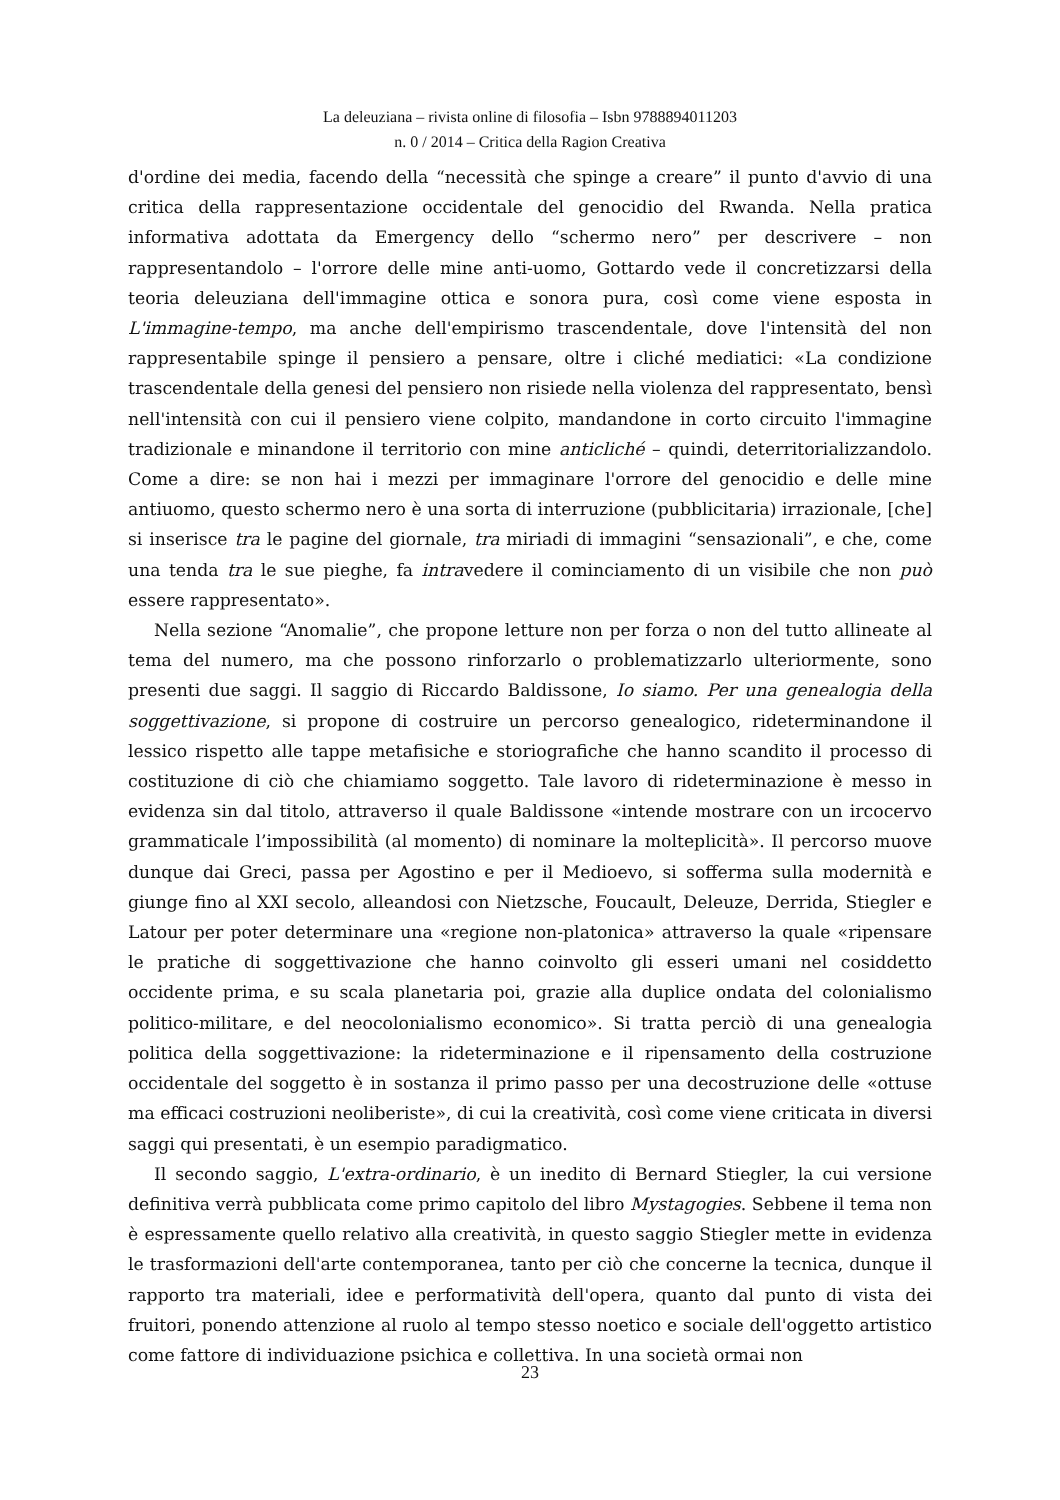La deleuziana – rivista online di filosofia – Isbn 9788894011203
n. 0 / 2014 – Critica della Ragion Creativa
d'ordine dei media, facendo della “necessità che spinge a creare” il punto d'avvio di una critica della rappresentazione occidentale del genocidio del Rwanda. Nella pratica informativa adottata da Emergency dello “schermo nero” per descrivere – non rappresentandolo – l'orrore delle mine anti-uomo, Gottardo vede il concretizzarsi della teoria deleuziana dell'immagine ottica e sonora pura, così come viene esposta in L'immagine-tempo, ma anche dell'empirismo trascendentale, dove l'intensità del non rappresentabile spinge il pensiero a pensare, oltre i cliché mediatici: «La condizione trascendentale della genesi del pensiero non risiede nella violenza del rappresentato, bensì nell'intensità con cui il pensiero viene colpito, mandandone in corto circuito l'immagine tradizionale e minandone il territorio con mine anticliché – quindi, deterritorializzandolo. Come a dire: se non hai i mezzi per immaginare l'orrore del genocidio e delle mine antiuomo, questo schermo nero è una sorta di interruzione (pubblicitaria) irrazionale, [che] si inserisce tra le pagine del giornale, tra miriadi di immagini “sensazionali”, e che, come una tenda tra le sue pieghe, fa intravedere il cominciamento di un visibile che non può essere rappresentato».
Nella sezione “Anomalie”, che propone letture non per forza o non del tutto allineate al tema del numero, ma che possono rinforzarlo o problematizzarlo ulteriormente, sono presenti due saggi. Il saggio di Riccardo Baldissone, Io siamo. Per una genealogia della soggettivazione, si propone di costruire un percorso genealogico, rideterminandone il lessico rispetto alle tappe metafisiche e storiografiche che hanno scandito il processo di costituzione di ciò che chiamiamo soggetto. Tale lavoro di rideterminazione è messo in evidenza sin dal titolo, attraverso il quale Baldissone «intende mostrare con un ircocervo grammaticale l’impossibilità (al momento) di nominare la molteplicità». Il percorso muove dunque dai Greci, passa per Agostino e per il Medioevo, si sofferma sulla modernità e giunge fino al XXI secolo, alleandosi con Nietzsche, Foucault, Deleuze, Derrida, Stiegler e Latour per poter determinare una «regione non-platonica» attraverso la quale «ripensare le pratiche di soggettivazione che hanno coinvolto gli esseri umani nel cosiddetto occidente prima, e su scala planetaria poi, grazie alla duplice ondata del colonialismo politico-militare, e del neocolonialismo economico». Si tratta perciò di una genealogia politica della soggettivazione: la rideterminazione e il ripensamento della costruzione occidentale del soggetto è in sostanza il primo passo per una decostruzione delle «ottuse ma efficaci costruzioni neoliberiste», di cui la creatività, così come viene criticata in diversi saggi qui presentati, è un esempio paradigmatico.
Il secondo saggio, L'extra-ordinario, è un inedito di Bernard Stiegler, la cui versione definitiva verrà pubblicata come primo capitolo del libro Mystagogies. Sebbene il tema non è espressamente quello relativo alla creatività, in questo saggio Stiegler mette in evidenza le trasformazioni dell'arte contemporanea, tanto per ciò che concerne la tecnica, dunque il rapporto tra materiali, idee e performatività dell'opera, quanto dal punto di vista dei fruitori, ponendo attenzione al ruolo al tempo stesso noetico e sociale dell'oggetto artistico come fattore di individuazione psichica e collettiva. In una società ormai non
23